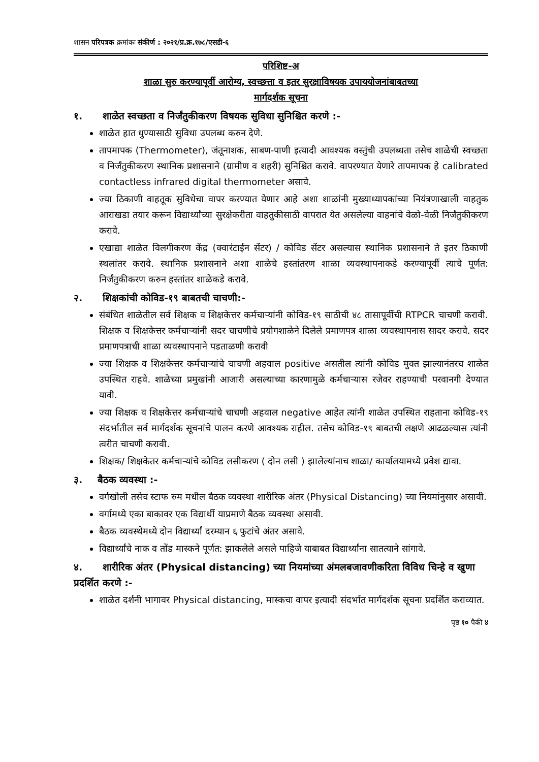शासन परिपत्रक क्रमांकः संकीर्ण : २०२१/प्र.क्र.१७८/एसडी-६
परिशिष्ट-अ
शाळा सुरु करण्यापूर्वी आरोग्य, स्वच्छत्ता व इतर सुरक्षाविषयक उपाययोजनांबाबतच्या
मार्गदर्शक सूचना
१. शाळेत स्वच्छता व निर्जंतुकीकरण विषयक सुविधा सुनिश्चित करणे :-
शाळेत हात धुण्यासाठी सुविधा उपलब्ध करुन देणे.
तापमापक (Thermometer), जंतूनाशक, साबण-पाणी इत्यादी आवश्यक वस्तुंची उपलब्धता तसेच शाळेची स्वच्छता व निर्जंतुकीकरण स्थानिक प्रशासनाने (ग्रामीण व शहरी) सुनिश्चित करावे. वापरण्यात येणारे तापमापक हे calibrated contactless infrared digital thermometer असावे.
ज्या ठिकाणी वाहतूक सुविधेचा वापर करण्यात येणार आहे अशा शाळांनी मुख्याध्यापकांच्या नियंत्रणाखाली वाहतुक आराखडा तयार करून विद्यार्थ्यांच्या सुरक्षेकरीता वाहतुकीसाठी वापरात येत असलेल्या वाहनांचे वेळो-वेळी निर्जंतुकीकरण करावे.
एखाद्या शाळेत विलगीकरण केंद्र (क्वारंटाईन सेंटर) / कोविड सेंटर असल्यास स्थानिक प्रशासनाने ते इतर ठिकाणी स्थलांतर करावे. स्थानिक प्रशासनाने अशा शाळेचे हस्तांतरण शाळा व्यवस्थापनाकडे करण्यापूर्वी त्याचे पूर्णत: निर्जंतुकीकरण करुन हस्तांतर शाळेकडे करावे.
२. शिक्षकांची कोविड-१९ बाबतची चाचणी:-
संबंधित शाळेतील सर्व शिक्षक व शिक्षकेत्तर कर्मचाऱ्यांनी कोविड-१९ साठीची ४८ तासापूर्वीची RTPCR चाचणी करावी. शिक्षक व शिक्षकेत्तर कर्मचाऱ्यांनी सदर चाचणीचे प्रयोगशाळेने दिलेले प्रमाणपत्र शाळा व्यवस्थापनास सादर करावे. सदर प्रमाणपत्राची शाळा व्यवस्थापनाने पडताळणी करावी
ज्या शिक्षक व शिक्षकेत्तर कर्मचाऱ्यांचे चाचणी अहवाल positive असतील त्यांनी कोविड मुक्त झाल्यानंतरच शाळेत उपस्थित राहवे. शाळेच्या प्रमुखांनी आजारी असल्याच्या कारणामुळे कर्मचाऱ्यास रजेवर राहण्याची परवानगी देण्यात यावी.
ज्या शिक्षक व शिक्षकेत्तर कर्मचाऱ्यांचे चाचणी अहवाल negative आहेत त्यांनी शाळेत उपस्थित राहताना कोविड-१९ संदर्भातील सर्व मार्गदर्शक सूचनांचे पालन करणे आवश्यक राहील. तसेच कोविड-१९ बाबतची लक्षणे आढळल्यास त्यांनी त्वरीत चाचणी करावी.
शिक्षक/ शिक्षकेतर कर्मचाऱ्यांचे कोविड लसीकरण ( दोन लसी ) झालेल्यांनाच शाळा/ कार्यालयामध्ये प्रवेश द्यावा.
३. बैठक व्यवस्था :-
वर्गखोली तसेच स्टाफ रुम मधील बैठक व्यवस्था शारीरिक अंतर (Physical Distancing) च्या नियमांनुसार असावी.
वर्गामध्ये एका बाकावर एक विद्यार्थी याप्रमाणे बैठक व्यवस्था असावी.
बैठक व्यवस्थेमध्ये दोन विद्यार्थ्यां दरम्यान ६ फुटांचे अंतर असावे.
विद्यार्थ्यांचे नाक व तोंड मास्कने पूर्णत: झाकलेले असले पाहिजे याबाबत विद्यार्थ्यांना सातत्याने सांगावे.
४. शारीरिक अंतर (Physical distancing) च्या नियमांच्या अंमलबजावणीकरिता विविध चिन्हे व खुणा प्रदर्शित करणे :-
शाळेत दर्शनी भागावर Physical distancing, मास्कचा वापर इत्यादी संदर्भात मार्गदर्शक सूचना प्रदर्शित कराव्यात.
पृष्ठ १० पैकी ४